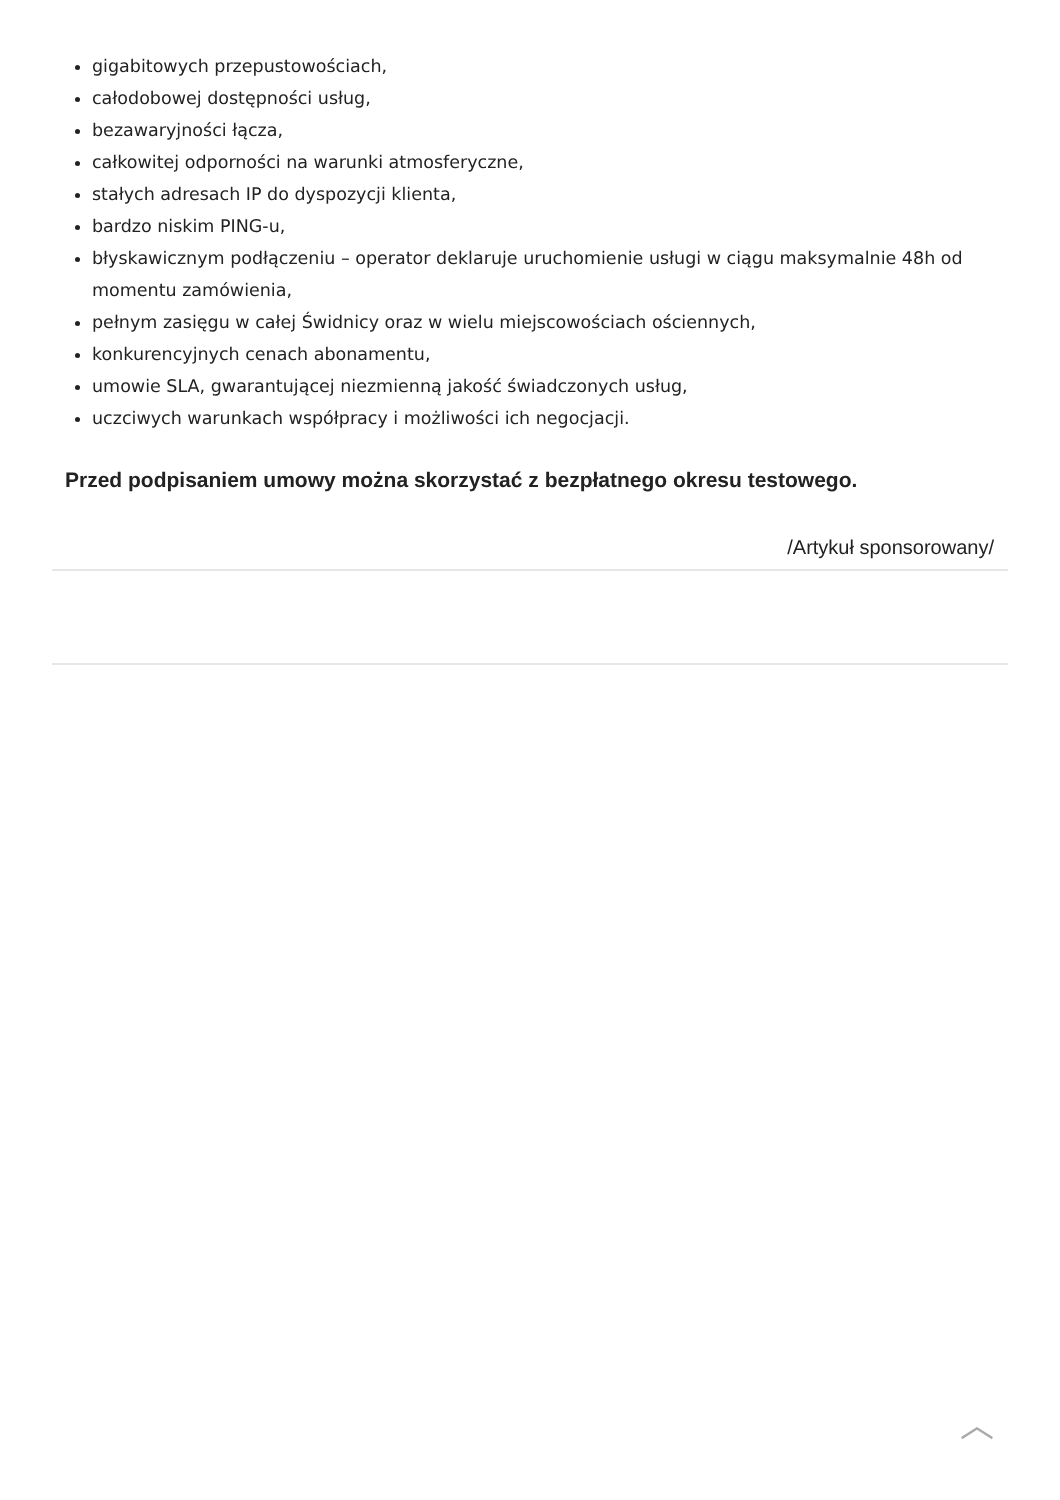gigabitowych przepustowościach,
całodobowej dostępności usług,
bezawaryjności łącza,
całkowitej odporności na warunki atmosferyczne,
stałych adresach IP do dyspozycji klienta,
bardzo niskim PING-u,
błyskawicznym podłączeniu – operator deklaruje uruchomienie usługi w ciągu maksymalnie 48h od momentu zamówienia,
pełnym zasięgu w całej Świdnicy oraz w wielu miejscowościach ościennych,
konkurencyjnych cenach abonamentu,
umowie SLA, gwarantującej niezmienną jakość świadczonych usług,
uczciwych warunkach współpracy i możliwości ich negocjacji.
Przed podpisaniem umowy można skorzystać z bezpłatnego okresu testowego.
/Artykuł sponsorowany/
︿